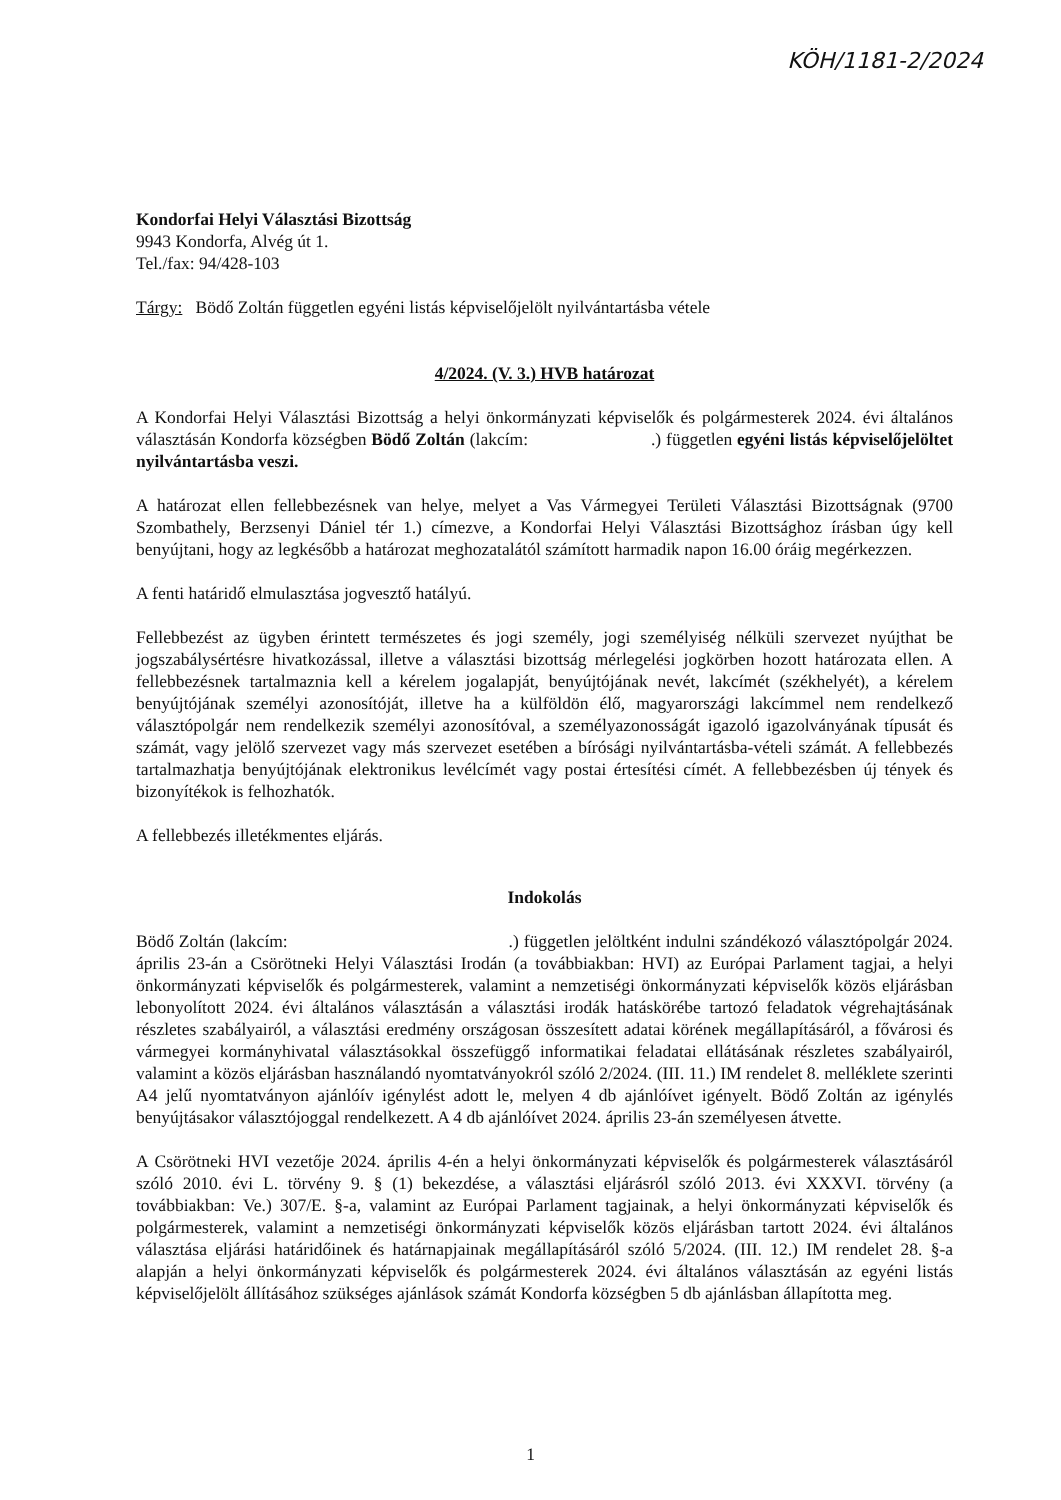KÖH/1181-2/2024
Kondorfai Helyi Választási Bizottság
9943 Kondorfa, Alvég út 1.
Tel./fax: 94/428-103
Tárgy: Bödő Zoltán független egyéni listás képviselőjelölt nyilvántartásba vétele
4/2024. (V. 3.) HVB határozat
A Kondorfai Helyi Választási Bizottság a helyi önkormányzati képviselők és polgármesterek 2024. évi általános választásán Kondorfa községben Bödő Zoltán (lakcím: .) független egyéni listás képviselőjelöltet nyilvántartásba veszi.
A határozat ellen fellebbezésnek van helye, melyet a Vas Vármegyei Területi Választási Bizottságnak (9700 Szombathely, Berzsenyi Dániel tér 1.) címezve, a Kondorfai Helyi Választási Bizottsághoz írásban úgy kell benyújtani, hogy az legkésőbb a határozat meghozatalától számított harmadik napon 16.00 óráig megérkezzen.
A fenti határidő elmulasztása jogvesztő hatályú.
Fellebbezést az ügyben érintett természetes és jogi személy, jogi személyiség nélküli szervezet nyújthat be jogszabálysértésre hivatkozással, illetve a választási bizottság mérlegelési jogkörben hozott határozata ellen. A fellebbezésnek tartalmaznia kell a kérelem jogalapját, benyújtójának nevét, lakcímét (székhelyét), a kérelem benyújtójának személyi azonosítóját, illetve ha a külföldön élő, magyarországi lakcímmel nem rendelkező választópolgár nem rendelkezik személyi azonosítóval, a személyazonosságát igazoló igazolványának típusát és számát, vagy jelölő szervezet vagy más szervezet esetében a bírósági nyilvántartásba-vételi számát. A fellebbezés tartalmazhatja benyújtójának elektronikus levélcímét vagy postai értesítési címét. A fellebbezésben új tények és bizonyítékok is felhozhatók.
A fellebbezés illetékmentes eljárás.
Indokolás
Bödő Zoltán (lakcím: .) független jelöltként indulni szándékozó választópolgár 2024. április 23-án a Csörötneki Helyi Választási Irodán (a továbbiakban: HVI) az Európai Parlament tagjai, a helyi önkormányzati képviselők és polgármesterek, valamint a nemzetiségi önkormányzati képviselők közös eljárásban lebonyolított 2024. évi általános választásán a választási irodák hatáskörébe tartozó feladatok végrehajtásának részletes szabályairól, a választási eredmény országosan összesített adatai körének megállapításáról, a fővárosi és vármegyei kormányhivatal választásokkal összefüggő informatikai feladatai ellátásának részletes szabályairól, valamint a közös eljárásban használandó nyomtatványokról szóló 2/2024. (III. 11.) IM rendelet 8. melléklete szerinti A4 jelű nyomtatványon ajánlóív igénylést adott le, melyen 4 db ajánlóívet igényelt. Bödő Zoltán az igénylés benyújtásakor választójoggal rendelkezett. A 4 db ajánlóívet 2024. április 23-án személyesen átvette.
A Csörötneki HVI vezetője 2024. április 4-én a helyi önkormányzati képviselők és polgármesterek választásáról szóló 2010. évi L. törvény 9. § (1) bekezdése, a választási eljárásról szóló 2013. évi XXXVI. törvény (a továbbiakban: Ve.) 307/E. §-a, valamint az Európai Parlament tagjainak, a helyi önkormányzati képviselők és polgármesterek, valamint a nemzetiségi önkormányzati képviselők közös eljárásban tartott 2024. évi általános választása eljárási határidőinek és határnapjainak megállapításáról szóló 5/2024. (III. 12.) IM rendelet 28. §-a alapján a helyi önkormányzati képviselők és polgármesterek 2024. évi általános választásán az egyéni listás képviselőjelölt állításához szükséges ajánlások számát Kondorfa községben 5 db ajánlásban állapította meg.
1